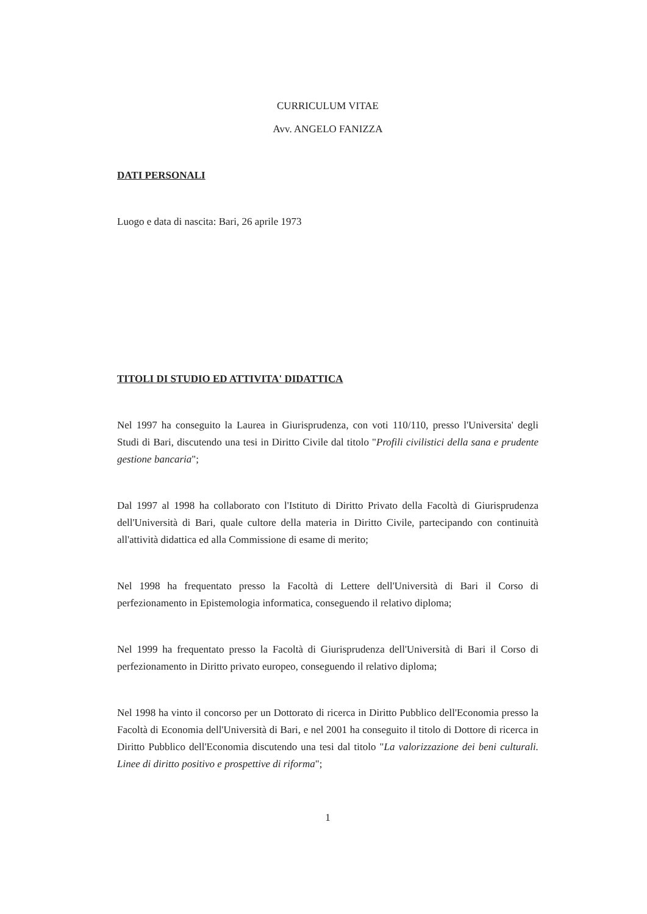CURRICULUM VITAE
Avv. ANGELO FANIZZA
DATI PERSONALI
Luogo e data di nascita: Bari, 26 aprile 1973
TITOLI DI STUDIO ED ATTIVITA' DIDATTICA
Nel 1997 ha conseguito la Laurea in Giurisprudenza, con voti 110/110, presso l'Universita' degli Studi di Bari, discutendo una tesi in Diritto Civile dal titolo "Profili civilistici della sana e prudente gestione bancaria";
Dal 1997 al 1998 ha collaborato con l'Istituto di Diritto Privato della Facoltà di Giurisprudenza dell'Università di Bari, quale cultore della materia in Diritto Civile, partecipando con continuità all'attività didattica ed alla Commissione di esame di merito;
Nel 1998 ha frequentato presso la Facoltà di Lettere dell'Università di Bari il Corso di perfezionamento in Epistemologia informatica, conseguendo il relativo diploma;
Nel 1999 ha frequentato presso la Facoltà di Giurisprudenza dell'Università di Bari il Corso di perfezionamento in Diritto privato europeo, conseguendo il relativo diploma;
Nel 1998 ha vinto il concorso per un Dottorato di ricerca in Diritto Pubblico dell'Economia presso la Facoltà di Economia dell'Università di Bari, e nel 2001 ha conseguito il titolo di Dottore di ricerca in Diritto Pubblico dell'Economia discutendo una tesi dal titolo "La valorizzazione dei beni culturali. Linee di diritto positivo e prospettive di riforma";
1